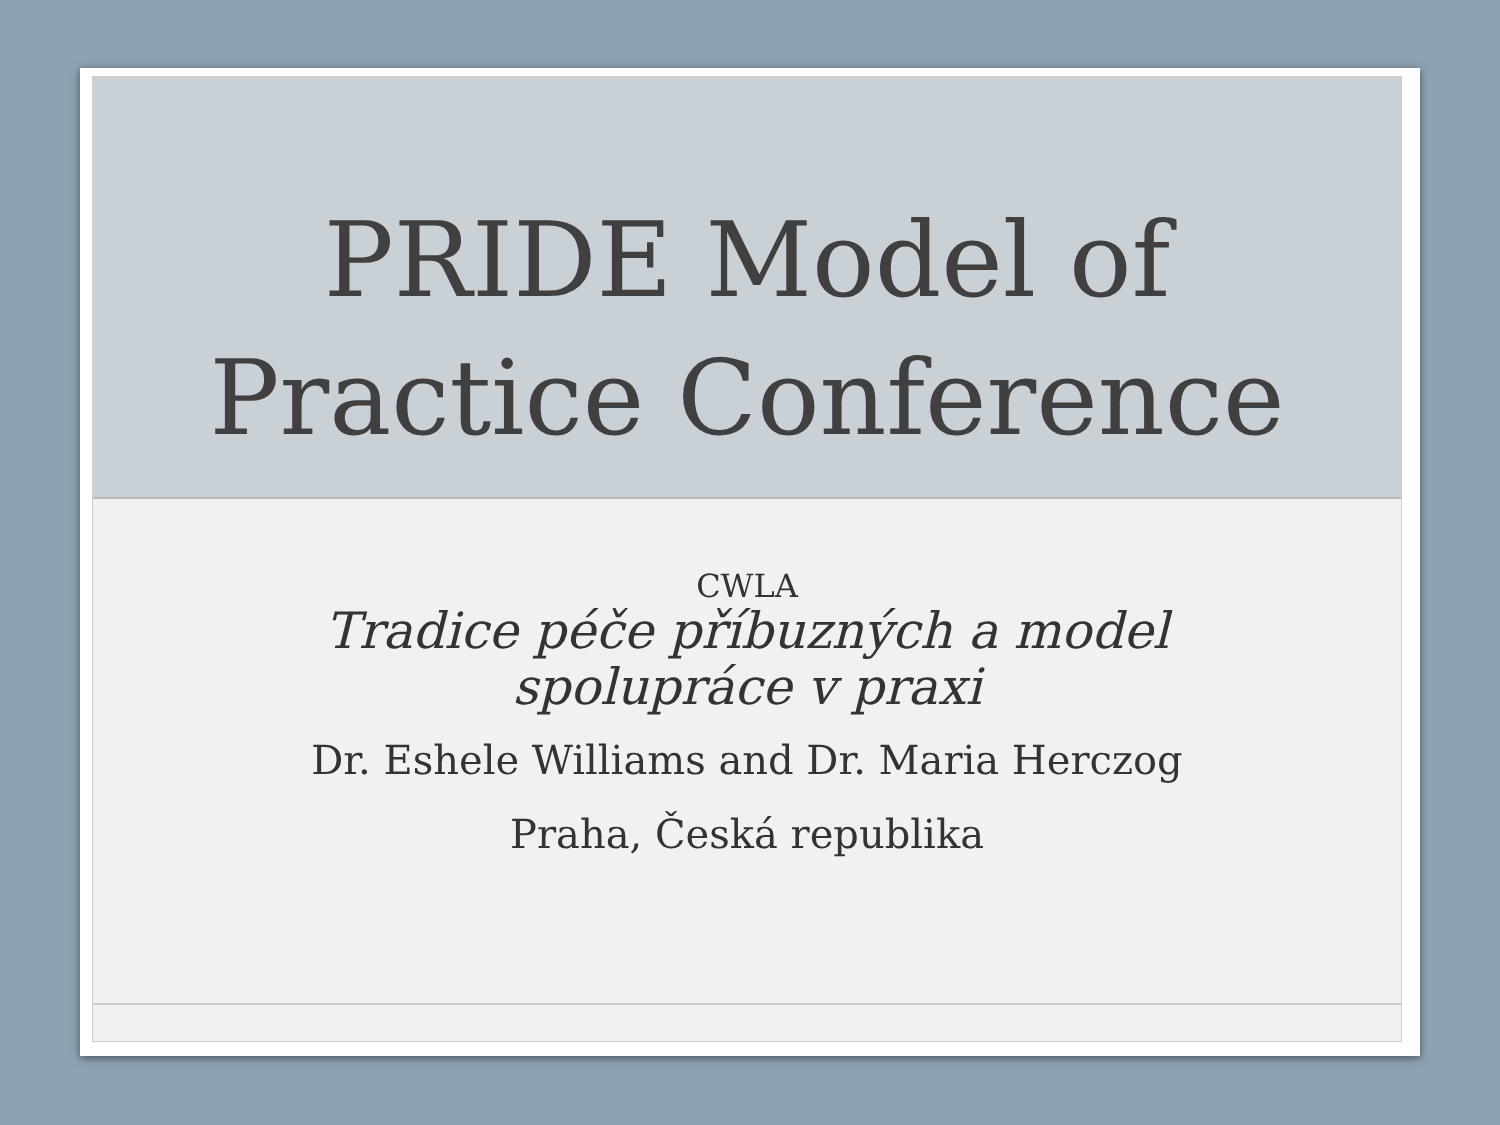PRIDE Model of
Practice Conference
CWLA
Tradice péče příbuzných a model
spolupráce v praxi
Dr. Eshele Williams and Dr. Maria Herczog
Praha, Česká republika